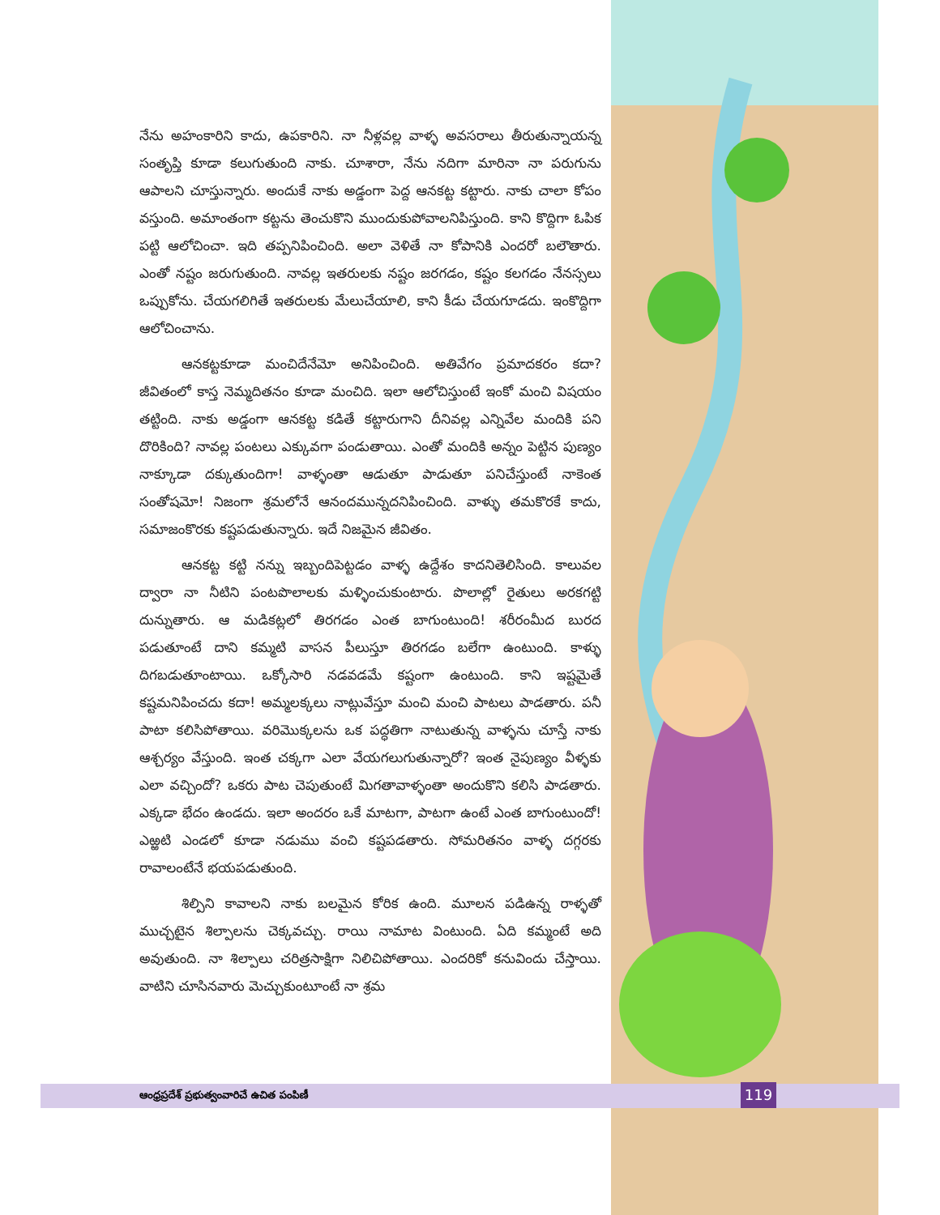నేను అహంకారిని కాదు, ఉపకారిని. నా నీళ్లవల్ల వాళ్ళ అవసరాలు తీరుతున్నాయన్న సంతృప్తి కూడా కలుగుతుంది నాకు. చూశారా, నేను నదిగా మారినా నా పరుగును ఆపాలని చూస్తున్నారు. అందుకే నాకు అడ్డంగా పెద్ద ఆనకట్ట కట్టారు. నాకు చాలా కోపం వస్తుంది. అమాంతంగా కట్టను తెంచుకొని ముందుకుపోవాలనిపిస్తుంది. కాని కొద్దిగా ఓపిక పట్టి ఆలోచించా. ఇది తప్పనిపించింది. అలా వెళితే నా కోపానికి ఎందరో బలౌతారు. ఎంతో నష్టం జరుగుతుంది. నావల్ల ఇతరులకు నష్టం జరగడం, కష్టం కలగడం నేనస్సలు ఒప్పుకోను. చేయగలిగితే ఇతరులకు మేలుచేయాలి, కాని కీడు చేయగూడదు. ఇంకొద్దిగా ఆలోచించాను.
ఆనకట్టకూడా మంచిదేనేమో అనిపించింది. అతివేగం ప్రమాదకరం కదా? జీవితంలో కాస్త నెమ్మదితనం కూడా మంచిది. ఇలా ఆలోచిస్తుంటే ఇంకో మంచి విషయం తట్టింది. నాకు అడ్డంగా ఆనకట్ట కడితే కట్టారుగాని దీనివల్ల ఎన్నివేల మందికి పని దొరికింది? నావల్ల పంటలు ఎక్కువగా పండుతాయి. ఎంతో మందికి అన్నం పెట్టిన పుణ్యం నాక్కూడా దక్కుతుందిగా! వాళ్ళంతా ఆడుతూ పాడుతూ పనిచేస్తుంటే నాకెంత సంతోషమో! నిజంగా శ్రమలోనే ఆనందమున్నదనిపించింది. వాళ్ళు తమకొరకే కాదు, సమాజంకొరకు కష్టపడుతున్నారు. ఇదే నిజమైన జీవితం.
ఆనకట్ట కట్టి నన్ను ఇబ్బందిపెట్టడం వాళ్ళ ఉద్దేశం కాదనితెలిసింది. కాలువల ద్వారా నా నీటిని పంటపొలాలకు మళ్ళించుకుంటారు. పొలాల్లో రైతులు అరకగట్టి దున్నుతారు. ఆ మడికట్లలో తిరగడం ఎంత బాగుంటుంది! శరీరంమీద బురద పడుతూంటే దాని కమ్మటి వాసన పీలుస్తూ తిరగడం బలేగా ఉంటుంది. కాళ్ళు దిగబడుతూంటాయి. ఒక్కోసారి నడవడమే కష్టంగా ఉంటుంది. కాని ఇష్టమైతే కష్టమనిపించదు కదా! అమ్మలక్కలు నాట్లువేస్తూ మంచి మంచి పాటలు పాడతారు. పనీ పాటా కలిసిపోతాయి. వరిమొక్కలను ఒక పద్ధతిగా నాటుతున్న వాళ్ళను చూస్తే నాకు ఆశ్చర్యం వేస్తుంది. ఇంత చక్కగా ఎలా వేయగలుగుతున్నారో? ఇంత నైపుణ్యం వీళ్ళకు ఎలా వచ్చిందో? ఒకరు పాట చెపుతుంటే మిగతావాళ్ళంతా అందుకొని కలిసి పాడతారు. ఎక్కడా భేదం ఉండదు. ఇలా అందరం ఒకే మాటగా, పాటగా ఉంటే ఎంత బాగుంటుందో! ఎఱ్ఱటి ఎండలో కూడా నడుము వంచి కష్టపడతారు. సోమరితనం వాళ్ళ దగ్గరకు రావాలంటేనే భయపడుతుంది.
శిల్పిని కావాలని నాకు బలమైన కోరిక ఉంది. మూలన పడిఉన్న రాళ్ళతో ముచ్చటైన శిల్పాలను చెక్కవచ్చు. రాయి నామాట వింటుంది. ఏది కమ్మంటే అది అవుతుంది. నా శిల్పాలు చరిత్రసాక్షిగా నిలిచిపోతాయి. ఎందరికో కనువిందు చేస్తాయి. వాటిని చూసినవారు మెచ్చుకుంటూంటే నా శ్రమ
ఆంధ్రప్రదేశ్ ప్రభుత్వంవారిచే ఉచిత పంపిణీ 119